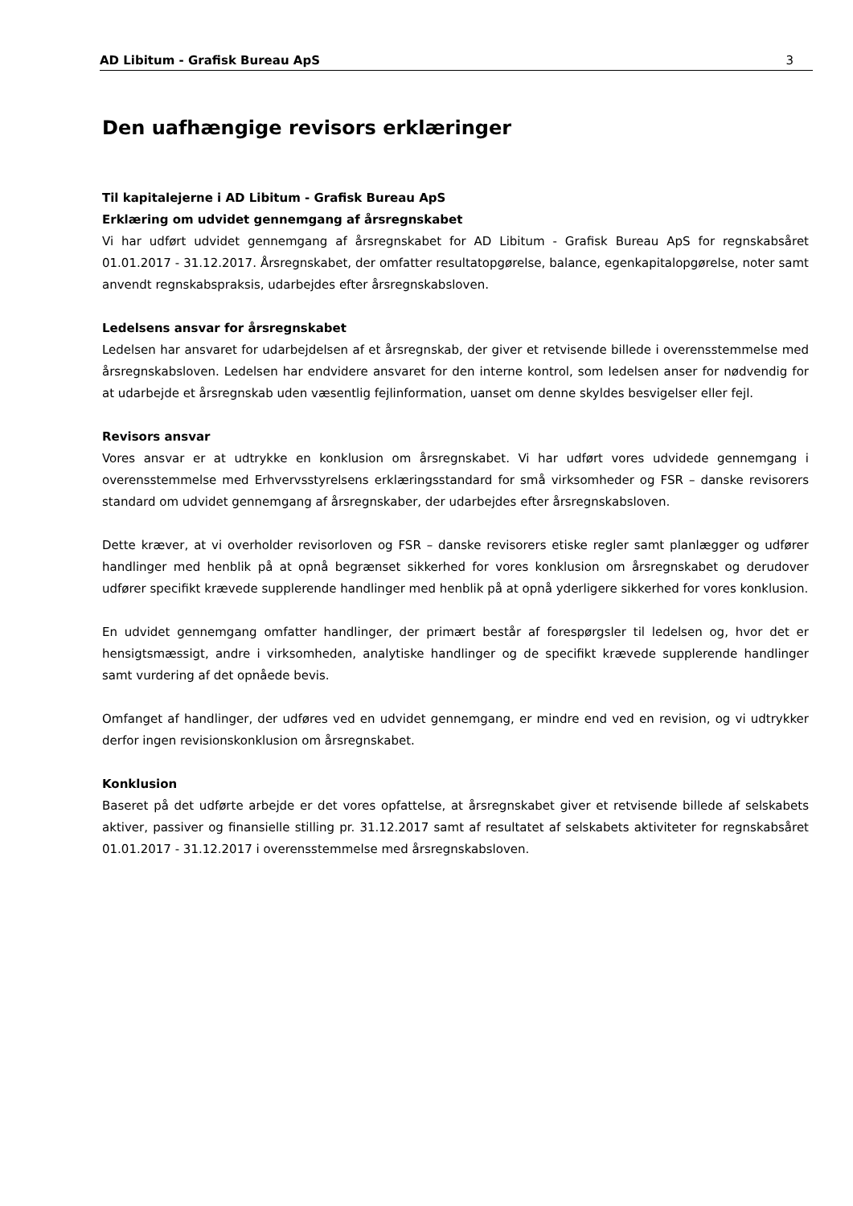AD Libitum - Grafisk Bureau ApS 3
Den uafhængige revisors erklæringer
Til kapitalejerne i AD Libitum - Grafisk Bureau ApS
Erklæring om udvidet gennemgang af årsregnskabet
Vi har udført udvidet gennemgang af årsregnskabet for AD Libitum - Grafisk Bureau ApS for regnskabsåret 01.01.2017 - 31.12.2017. Årsregnskabet, der omfatter resultatopgørelse, balance, egenkapitalopgørelse, noter samt anvendt regnskabspraksis, udarbejdes efter årsregnskabsloven.
Ledelsens ansvar for årsregnskabet
Ledelsen har ansvaret for udarbejdelsen af et årsregnskab, der giver et retvisende billede i overensstemmelse med årsregnskabsloven. Ledelsen har endvidere ansvaret for den interne kontrol, som ledelsen anser for nødvendig for at udarbejde et årsregnskab uden væsentlig fejlinformation, uanset om denne skyldes besvigelser eller fejl.
Revisors ansvar
Vores ansvar er at udtrykke en konklusion om årsregnskabet. Vi har udført vores udvidede gennemgang i overensstemmelse med Erhvervsstyrelsens erklæringsstandard for små virksomheder og FSR – danske revisorers standard om udvidet gennemgang af årsregnskaber, der udarbejdes efter årsregnskabsloven.
Dette kræver, at vi overholder revisorloven og FSR – danske revisorers etiske regler samt planlægger og udfører handlinger med henblik på at opnå begrænset sikkerhed for vores konklusion om årsregnskabet og derudover udfører specifikt krævede supplerende handlinger med henblik på at opnå yderligere sikkerhed for vores konklusion.
En udvidet gennemgang omfatter handlinger, der primært består af forespørgsler til ledelsen og, hvor det er hensigtsmæssigt, andre i virksomheden, analytiske handlinger og de specifikt krævede supplerende handlinger samt vurdering af det opnåede bevis.
Omfanget af handlinger, der udføres ved en udvidet gennemgang, er mindre end ved en revision, og vi udtrykker derfor ingen revisionskonklusion om årsregnskabet.
Konklusion
Baseret på det udførte arbejde er det vores opfattelse, at årsregnskabet giver et retvisende billede af selskabets aktiver, passiver og finansielle stilling pr. 31.12.2017 samt af resultatet af selskabets aktiviteter for regnskabsåret 01.01.2017 - 31.12.2017 i overensstemmelse med årsregnskabsloven.